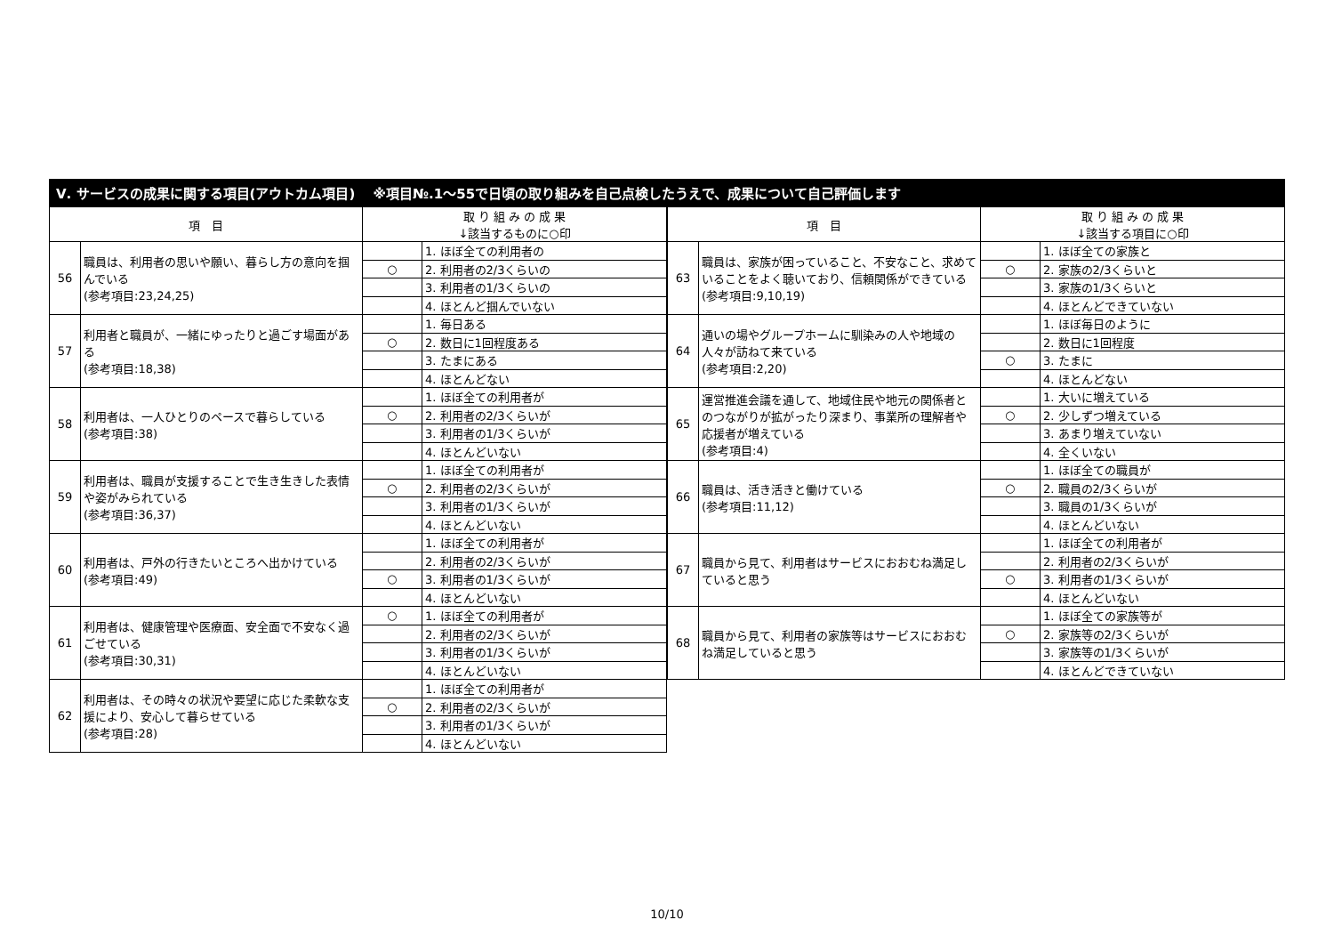Ⅴ. サービスの成果に関する項目(アウトカム項目)　 ※項目№.1～55で日頃の取り組みを自己点検したうえで、成果について自己評価します
| 項 目 | | 取 り 組 み の 成 果 ↓該当するものに○印 | |
| --- | --- | --- | --- |
| 56 | 職員は、利用者の思いや願い、暮らし方の意向を掴んでいる (参考項目:23,24,25) | | 1. ほぼ全ての利用者の |
| | | ○ | 2. 利用者の2/3くらいの |
| | | | 3. 利用者の1/3くらいの |
| | | | 4. ほとんど掴んでいない |
| 57 | 利用者と職員が、一緒にゆったりと過ごす場面がある (参考項目:18,38) | | 1. 毎日ある |
| | | ○ | 2. 数日に1回程度ある |
| | | | 3. たまにある |
| | | | 4. ほとんどない |
| 58 | 利用者は、一人ひとりのペースで暮らしている (参考項目:38) | | 1. ほぼ全ての利用者が |
| | | ○ | 2. 利用者の2/3くらいが |
| | | | 3. 利用者の1/3くらいが |
| | | | 4. ほとんどいない |
| 59 | 利用者は、職員が支援することで生き生きした表情や姿がみられている (参考項目:36,37) | | 1. ほぼ全ての利用者が |
| | | ○ | 2. 利用者の2/3くらいが |
| | | | 3. 利用者の1/3くらいが |
| | | | 4. ほとんどいない |
| 60 | 利用者は、戸外の行きたいところへ出かけている (参考項目:49) | | 1. ほぼ全ての利用者が |
| | | | 2. 利用者の2/3くらいが |
| | | ○ | 3. 利用者の1/3くらいが |
| | | | 4. ほとんどいない |
| 61 | 利用者は、健康管理や医療面、安全面で不安なく過ごせている (参考項目:30,31) | ○ | 1. ほぼ全ての利用者が |
| | | | 2. 利用者の2/3くらいが |
| | | | 3. 利用者の1/3くらいが |
| | | | 4. ほとんどいない |
| 62 | 利用者は、その時々の状況や要望に応じた柔軟な支援により、安心して暮らせている (参考項目:28) | | 1. ほぼ全ての利用者が |
| | | ○ | 2. 利用者の2/3くらいが |
| | | | 3. 利用者の1/3くらいが |
| | | | 4. ほとんどいない |
| 項 目 | | 取 り 組 み の 成 果 ↓該当する項目に○印 | |
| --- | --- | --- | --- |
| 63 | 職員は、家族が困っていること、不安なこと、求めていることをよく聴いており、信頼関係ができている (参考項目:9,10,19) | | 1. ほぼ全ての家族と |
| | | ○ | 2. 家族の2/3くらいと |
| | | | 3. 家族の1/3くらいと |
| | | | 4. ほとんどできていない |
| 64 | 通いの場やグループホームに馴染みの人や地域の人々が訪ねて来ている (参考項目:2,20) | | 1. ほぼ毎日のように |
| | | | 2. 数日に1回程度 |
| | | ○ | 3. たまに |
| | | | 4. ほとんどない |
| 65 | 運営推進会議を通して、地域住民や地元の関係者とのつながりが拡がったり深まり、事業所の理解者や応援者が増えている (参考項目:4) | | 1. 大いに増えている |
| | | ○ | 2. 少しずつ増えている |
| | | | 3. あまり増えていない |
| | | | 4. 全くいない |
| 66 | 職員は、活き活きと働けている (参考項目:11,12) | | 1. ほぼ全ての職員が |
| | | ○ | 2. 職員の2/3くらいが |
| | | | 3. 職員の1/3くらいが |
| | | | 4. ほとんどいない |
| 67 | 職員から見て、利用者はサービスにおおむね満足していると思う | | 1. ほぼ全ての利用者が |
| | | | 2. 利用者の2/3くらいが |
| | | ○ | 3. 利用者の1/3くらいが |
| | | | 4. ほとんどいない |
| 68 | 職員から見て、利用者の家族等はサービスにおおむね満足していると思う | | 1. ほぼ全ての家族等が |
| | | ○ | 2. 家族等の2/3くらいが |
| | | | 3. 家族等の1/3くらいが |
| | | | 4. ほとんどできていない |
10/10